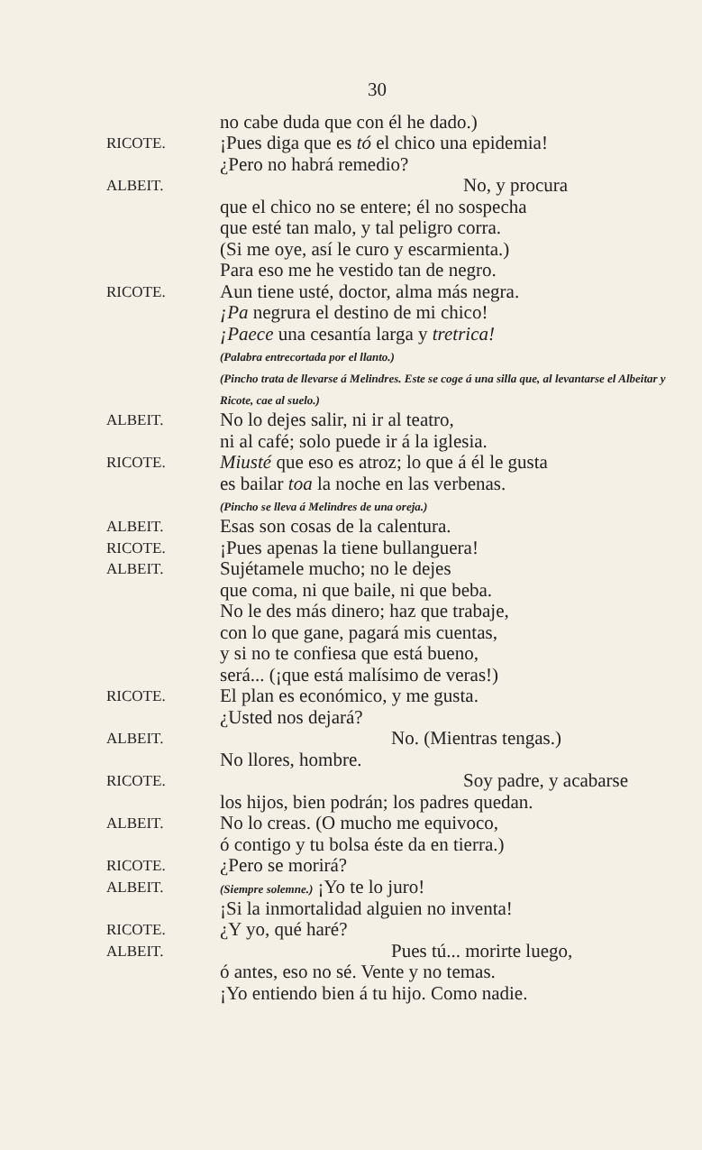30
no cabe duda que con él he dado.)
RICOTE.
¡Pues diga que es tó el chico una epidemia!
¿Pero no habrá remedio?
ALBEIT.
No, y procura
que el chico no se entere; él no sospecha
que esté tan malo, y tal peligro corra.
(Si me oye, así le curo y escarmienta.)
Para eso me he vestido tan de negro.
RICOTE.
Aun tiene usté, doctor, alma más negra.
¡Pa negrura el destino de mi chico!
¡Paece una cesantía larga y tretrica!
(Palabra entrecortada por el llanto.)
(Pincho trata de llevarse á Melindres. Este se coge á una silla que, al levantarse el Albeitar y Ricote, cae al suelo.)
ALBEIT.
No lo dejes salir, ni ir al teatro,
ni al café; solo puede ir á la iglesia.
RICOTE.
Miusté que eso es atroz; lo que á él le gusta
es bailar toa la noche en las verbenas.
(Pincho se lleva á Melindres de una oreja.)
ALBEIT.
Esas son cosas de la calentura.
RICOTE.
¡Pues apenas la tiene bullanguera!
ALBEIT.
Sujétamele mucho; no le dejes
que coma, ni que baile, ni que beba.
No le des más dinero; haz que trabaje,
con lo que gane, pagará mis cuentas,
y si no te confiesa que está bueno,
será... (¡que está malísimo de veras!)
RICOTE.
El plan es económico, y me gusta.
¿Usted nos dejará?
ALBEIT.
No. (Mientras tengas.)
No llores, hombre.
RICOTE.
Soy padre, y acabarse
los hijos, bien podrán; los padres quedan.
ALBEIT.
No lo creas. (O mucho me equivoco,
ó contigo y tu bolsa éste da en tierra.)
RICOTE.
¿Pero se morirá?
ALBEIT.
(Siempre solemne.) ¡Yo te lo juro!
¡Si la inmortalidad alguien no inventa!
RICOTE.
¿Y yo, qué haré?
ALBEIT.
Pues tú... morirte luego,
ó antes, eso no sé. Vente y no temas.
¡Yo entiendo bien á tu hijo. Como nadie.